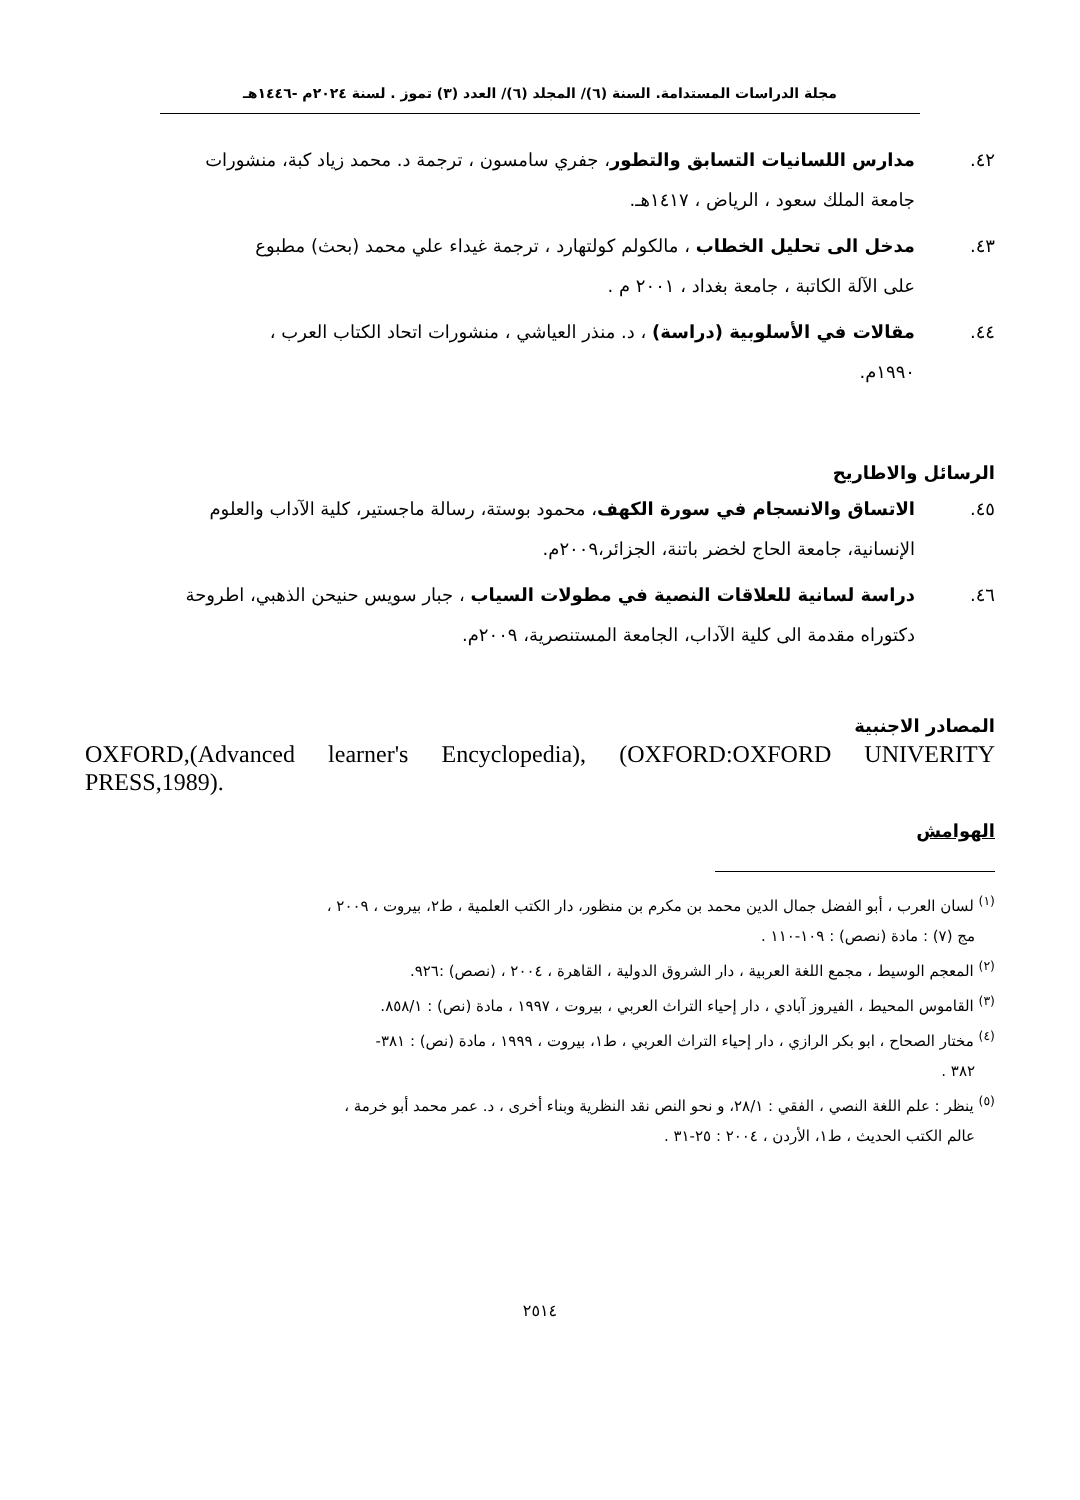مجلة الدراسات المستدامة. السنة (٦)/ المجلد (٦)/ العدد (٣) تموز . لسنة ٢٠٢٤م -١٤٤٦هـ
٤٢. مدارس اللسانيات التسابق والتطور، جفري سامسون ، ترجمة د. محمد زياد كبة، منشورات
جامعة الملك سعود ، الرياض ، ١٤١٧هـ.
٤٣. مدخل الى تحليل الخطاب ، مالكولم كولتهارد ، ترجمة غيداء علي محمد (بحث) مطبوع
على الآلة الكاتبة ، جامعة بغداد ، ٢٠٠١ م .
٤٤. مقالات في الأسلوبية (دراسة) ، د. منذر العياشي ، منشورات اتحاد الكتاب العرب ،
١٩٩٠م.
الرسائل والاطاريح
٤٥. الاتساق والانسجام في سورة الكهف، محمود بوستة، رسالة ماجستير، كلية الآداب والعلوم
الإنسانية، جامعة الحاج لخضر باتنة، الجزائر،٢٠٠٩م.
٤٦. دراسة لسانية للعلاقات النصية في مطولات السياب ، جبار سويس حنيحن الذهبي، اطروحة
دكتوراه مقدمة الى كلية الآداب، الجامعة المستنصرية، ٢٠٠٩م.
المصادر الاجنبية
OXFORD,(Advanced learner's Encyclopedia), (OXFORD:OXFORD UNIVERITY PRESS,1989).
الهوامش
<sup>(١)</sup> لسان العرب ، أبو الفضل جمال الدين محمد بن مكرم بن منظور، دار الكتب العلمية ، ط٢، بيروت ، ٢٠٠٩ ،
مج (٧) : مادة (نصص) : ١٠٩-١١٠ .
<sup>(٢)</sup> المعجم الوسيط ، مجمع اللغة العربية ، دار الشروق الدولية ، القاهرة ، ٢٠٠٤ ، (نصص) :٩٢٦.
<sup>(٣)</sup> القاموس المحيط ، الفيروز آبادي ، دار إحياء التراث العربي ، بيروت ، ١٩٩٧ ، مادة (نص) : ٨٥٨/١.
<sup>(٤)</sup> مختار الصحاح ، ابو بكر الرازي ، دار إحياء التراث العربي ، ط١، بيروت ، ١٩٩٩ ، مادة (نص) : ٣٨١-
٣٨٢ .
<sup>(٥)</sup> ينظر : علم اللغة النصي ، الفقي : ٢٨/١، و نحو النص نقد النظرية وبناء أخرى ، د. عمر محمد أبو خرمة ،
عالم الكتب الحديث ، ط١، الأردن ، ٢٠٠٤ : ٢٥-٣١ .
٢٥١٤